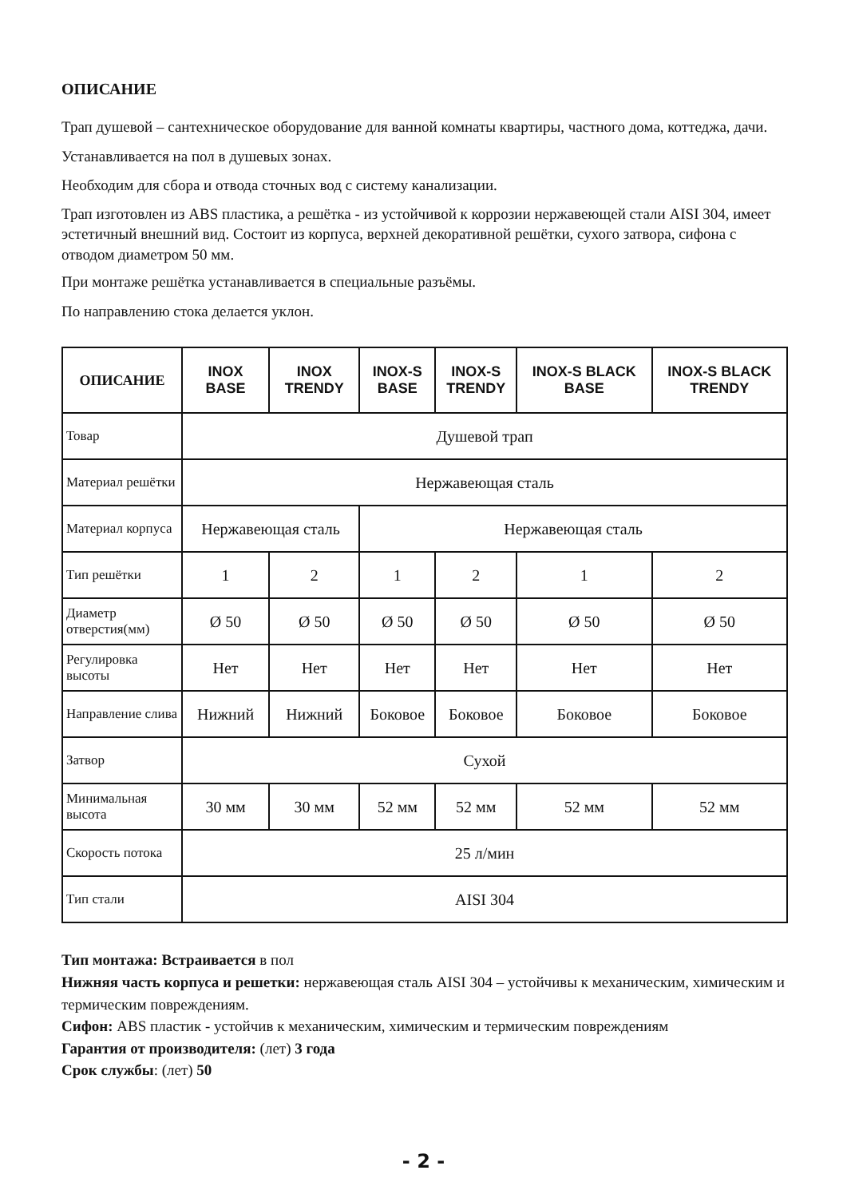ОПИСАНИЕ
Трап душевой – сантехническое оборудование для ванной комнаты квартиры, частного дома, коттеджа, дачи.
Устанавливается на пол в душевых зонах.
Необходим для сбора и отвода сточных вод с систему канализации.
Трап изготовлен из ABS пластика, а решётка - из устойчивой к коррозии нержавеющей стали AISI 304, имеет эстетичный внешний вид. Состоит из корпуса, верхней декоративной решётки, сухого затвора, сифона с отводом диаметром 50 мм.
При монтаже решётка устанавливается в специальные разъёмы.
По направлению стока делается уклон.
| ОПИСАНИЕ | INOX BASE | INOX TRENDY | INOX-S BASE | INOX-S TRENDY | INOX-S BLACK BASE | INOX-S BLACK TRENDY |
| --- | --- | --- | --- | --- | --- | --- |
| Товар | Душевой трап | | | | | |
| Материал решётки | Нержавеющая сталь | | | | | |
| Материал корпуса | Нержавеющая сталь | | Нержавеющая сталь | | | |
| Тип решётки | 1 | 2 | 1 | 2 | 1 | 2 |
| Диаметр отверстия(мм) | Ø 50 | Ø 50 | Ø 50 | Ø 50 | Ø 50 | Ø 50 |
| Регулировка высоты | Нет | Нет | Нет | Нет | Нет | Нет |
| Направление слива | Нижний | Нижний | Боковое | Боковое | Боковое | Боковое |
| Затвор | Сухой | | | | | |
| Минимальная высота | 30 мм | 30 мм | 52 мм | 52 мм | 52 мм | 52 мм |
| Скорость потока | 25 л/мин | | | | | |
| Тип стали | AISI 304 | | | | | |
Тип монтажа: Встраивается в пол
Нижняя часть корпуса и решетки: нержавеющая сталь AISI 304 – устойчивы к механическим, химическим и термическим повреждениям.
Сифон: ABS пластик - устойчив к механическим, химическим и термическим повреждениям
Гарантия от производителя: (лет) 3 года
Срок службы: (лет) 50
- 2 -